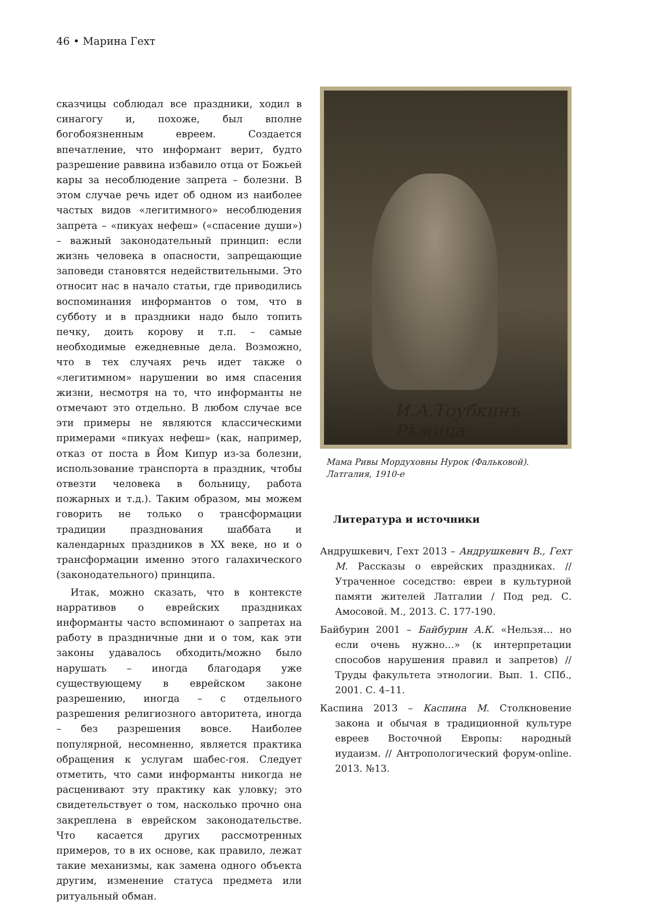46 • Марина Гехт
сказчицы соблюдал все праздники, ходил в синагогу и, похоже, был вполне богобоязненным евреем. Создается впечатление, что информант верит, будто разрешение раввина избавило отца от Божьей кары за несоблюдение запрета – болезни. В этом случае речь идет об одном из наиболее частых видов «легитимного» несоблюдения запрета – «пикуах нефеш» («спасение души») – важный законодательный принцип: если жизнь человека в опасности, запрещающие заповеди становятся недействительными. Это относит нас в начало статьи, где приводились воспоминания информантов о том, что в субботу и в праздники надо было топить печку, доить корову и т.п. – самые необходимые ежедневные дела. Возможно, что в тех случаях речь идет также о «легитимном» нарушении во имя спасения жизни, несмотря на то, что информанты не отмечают это отдельно. В любом случае все эти примеры не являются классическими примерами «пикуах нефеш» (как, например, отказ от поста в Йом Кипур из-за болезни, использование транспорта в праздник, чтобы отвезти человека в больницу, работа пожарных и т.д.). Таким образом, мы можем говорить не только о трансформации традиции празднования шаббата и календарных праздников в XX веке, но и о трансформации именно этого галахического (законодательного) принципа.
Итак, можно сказать, что в контексте нарративов о еврейских праздниках информанты часто вспоминают о запретах на работу в праздничные дни и о том, как эти законы удавалось обходить/можно было нарушать – иногда благодаря уже существующему в еврейском законе разрешению, иногда – с отдельного разрешения религиозного авторитета, иногда – без разрешения вовсе. Наиболее популярной, несомненно, является практика обращения к услугам шабес-гоя. Следует отметить, что сами информанты никогда не расценивают эту практику как уловку; это свидетельствует о том, насколько прочно она закреплена в еврейском законодательстве. Что касается других рассмотренных примеров, то в их основе, как правило, лежат такие механизмы, как замена одного объекта другим, изменение статуса предмета или ритуальный обман.
И.А.Тоубкинъ Рѣжица
Мама Ривы Мордуховны Нурок (Фальковой).
Латгалия, 1910-е
Литература и источники
Андрушкевич, Гехт 2013 – Андрушкевич В., Гехт М. Рассказы о еврейских праздниках. // Утраченное соседство: евреи в культурной памяти жителей Латгалии / Под ред. С. Амосовой. М., 2013. С. 177-190.
Байбурин 2001 – Байбурин А.К. «Нельзя… но если очень нужно…» (к интерпретации способов нарушения правил и запретов) // Труды факультета этнологии. Вып. 1. СПб., 2001. С. 4–11.
Каспина 2013 – Каспина М. Столкновение закона и обычая в традиционной культуре евреев Восточной Европы: народный иудаизм. // Антропологический форум-online. 2013. №13.